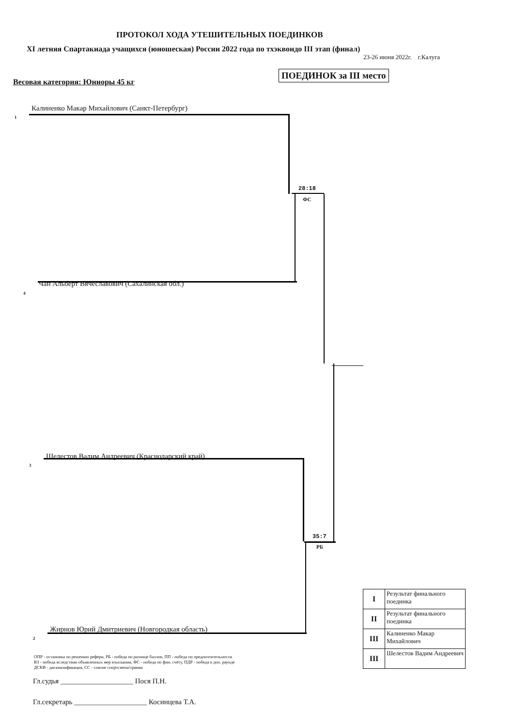ПРОТОКОЛ ХОДА УТЕШИТЕЛЬНЫХ ПОЕДИНКОВ
XI летняя Спартакиада учащихся (юношеская) России 2022 года по тхэквондо III этап (финал)
23-26 июня 2022г. г.Калуга
Весовая категория: Юниоры 45 кг
ПОЕДИНОК за III место
1
Калиненко Макар Михайлович (Санкт-Петербург)
28:18
ФС
4
Чан Альберт Вячеславович (Сахалинская обл.)
3
Шелестов Вадим Андреевич (Краснодарский край)
35:7
РБ
2
Жирнов Юрий Дмитриевич (Новгородкая область)
ОПР - остановка по решению рефери, РБ - победа по разнице баллов, ПП - победа по предпочтительности
ВЗ - победа вследствии объявленных мер взыскания, ФС - победа по фин. счёту, ПДР - победа в доп. раунде
ДСКВ - дисквалификация, СС - снятие спортсмена/травма
Гл.судья ____________________ Пося П.Н.
Гл.секретарь ____________________ Косинцева Т.А.
| I | Результат финального поединка |
| II | Результат финального поединка |
| III | Калиненко Макар Михайлович |
| III | Шелестов Вадим Андреевич |